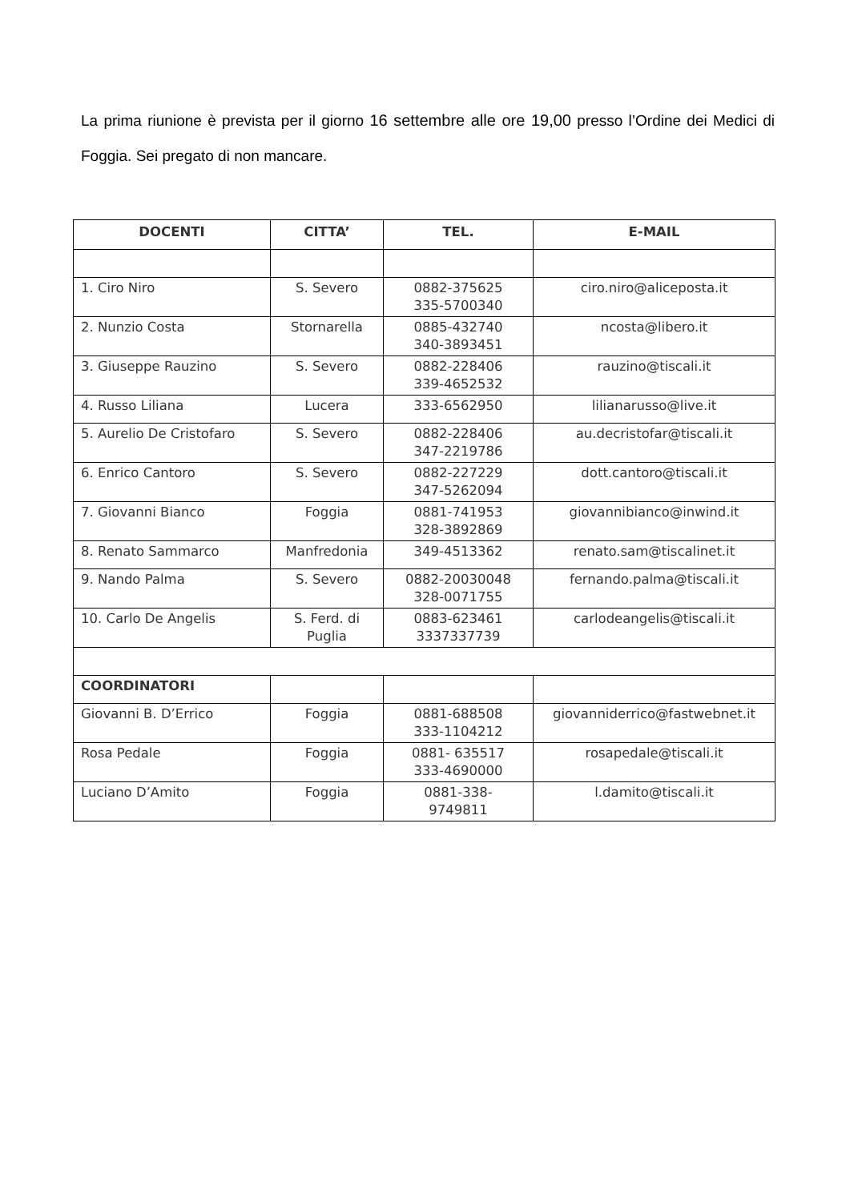La prima riunione è prevista per il giorno 16 settembre alle ore 19,00 presso l’Ordine dei Medici di Foggia. Sei pregato di non mancare.
| DOCENTI | CITTA’ | TEL. | E-MAIL |
| --- | --- | --- | --- |
| 1. Ciro Niro | S. Severo | 0882-375625 335-5700340 | ciro.niro@aliceposta.it |
| 2. Nunzio Costa | Stornarella | 0885-432740 340-3893451 | ncosta@libero.it |
| 3. Giuseppe Rauzino | S. Severo | 0882-228406 339-4652532 | rauzino@tiscali.it |
| 4. Russo Liliana | Lucera | 333-6562950 | lilianarusso@live.it |
| 5. Aurelio De Cristofaro | S. Severo | 0882-228406 347-2219786 | au.decristofar@tiscali.it |
| 6. Enrico Cantoro | S. Severo | 0882-227229 347-5262094 | dott.cantoro@tiscali.it |
| 7. Giovanni Bianco | Foggia | 0881-741953 328-3892869 | giovannibianco@inwind.it |
| 8. Renato Sammarco | Manfredonia | 349-4513362 | renato.sam@tiscalinet.it |
| 9. Nando Palma | S. Severo | 0882-20030048 328-0071755 | fernando.palma@tiscali.it |
| 10. Carlo De Angelis | S. Ferd. di Puglia | 0883-623461 3337337739 | carlodeangelis@tiscali.it |
| COORDINATORI | | | |
| Giovanni B. D’Errico | Foggia | 0881-688508 333-1104212 | giovanniderrico@fastwebnet.it |
| Rosa Pedale | Foggia | 0881- 635517 333-4690000 | rosapedale@tiscali.it |
| Luciano D’Amito | Foggia | 0881-338- 9749811 | l.damito@tiscali.it |